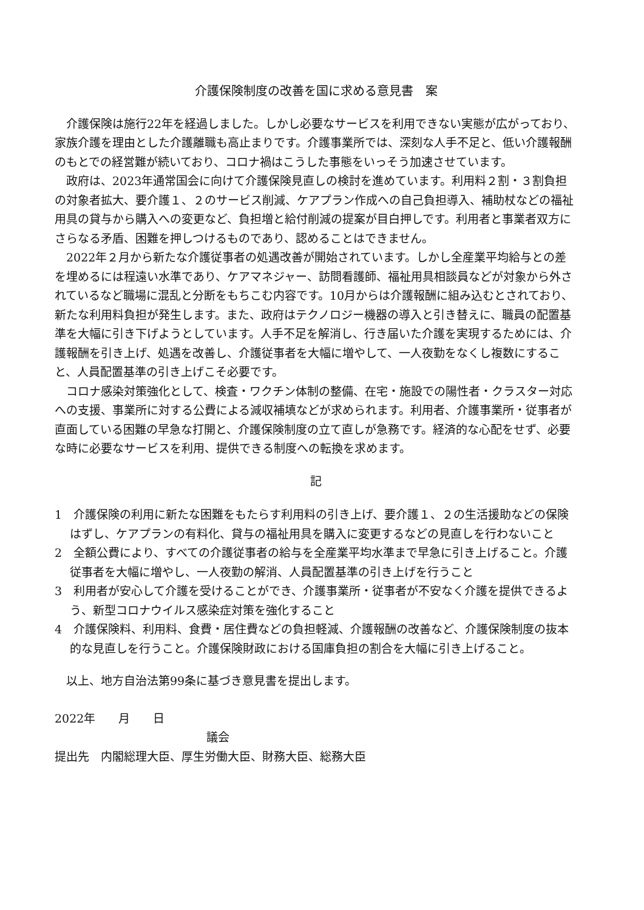介護保険制度の改善を国に求める意見書　案
介護保険は施行22年を経過しました。しかし必要なサービスを利用できない実態が広がっており、家族介護を理由とした介護離職も高止まりです。介護事業所では、深刻な人手不足と、低い介護報酬のもとでの経営難が続いており、コロナ禍はこうした事態をいっそう加速させています。
政府は、2023年通常国会に向けて介護保険見直しの検討を進めています。利用料２割・３割負担の対象者拡大、要介護１、２のサービス削減、ケアプラン作成への自己負担導入、補助杖などの福祉用具の貸与から購入への変更など、負担増と給付削減の提案が目白押しです。利用者と事業者双方にさらなる矛盾、困難を押しつけるものであり、認めることはできません。
2022年２月から新たな介護従事者の処遇改善が開始されています。しかし全産業平均給与との差を埋めるには程遠い水準であり、ケアマネジャー、訪問看護師、福祉用具相談員などが対象から外されているなど職場に混乱と分断をもちこむ内容です。10月からは介護報酬に組み込むとされており、新たな利用料負担が発生します。また、政府はテクノロジー機器の導入と引き替えに、職員の配置基準を大幅に引き下げようとしています。人手不足を解消し、行き届いた介護を実現するためには、介護報酬を引き上げ、処遇を改善し、介護従事者を大幅に増やして、一人夜勤をなくし複数にすること、人員配置基準の引き上げこそ必要です。
コロナ感染対策強化として、検査・ワクチン体制の整備、在宅・施設での陽性者・クラスター対応への支援、事業所に対する公費による減収補填などが求められます。利用者、介護事業所・従事者が直面している困難の早急な打開と、介護保険制度の立て直しが急務です。経済的な心配をせず、必要な時に必要なサービスを利用、提供できる制度への転換を求めます。
記
1　介護保険の利用に新たな困難をもたらす利用料の引き上げ、要介護１、２の生活援助などの保険はずし、ケアプランの有料化、貸与の福祉用具を購入に変更するなどの見直しを行わないこと
2　全額公費により、すべての介護従事者の給与を全産業平均水準まで早急に引き上げること。介護従事者を大幅に増やし、一人夜勤の解消、人員配置基準の引き上げを行うこと
3　利用者が安心して介護を受けることができ、介護事業所・従事者が不安なく介護を提供できるよう、新型コロナウイルス感染症対策を強化すること
4　介護保険料、利用料、食費・居住費などの負担軽減、介護報酬の改善など、介護保険制度の抜本的な見直しを行うこと。介護保険財政における国庫負担の割合を大幅に引き上げること。
以上、地方自治法第99条に基づき意見書を提出します。
2022年　　月　　日
議会
提出先　内閣総理大臣、厚生労働大臣、財務大臣、総務大臣